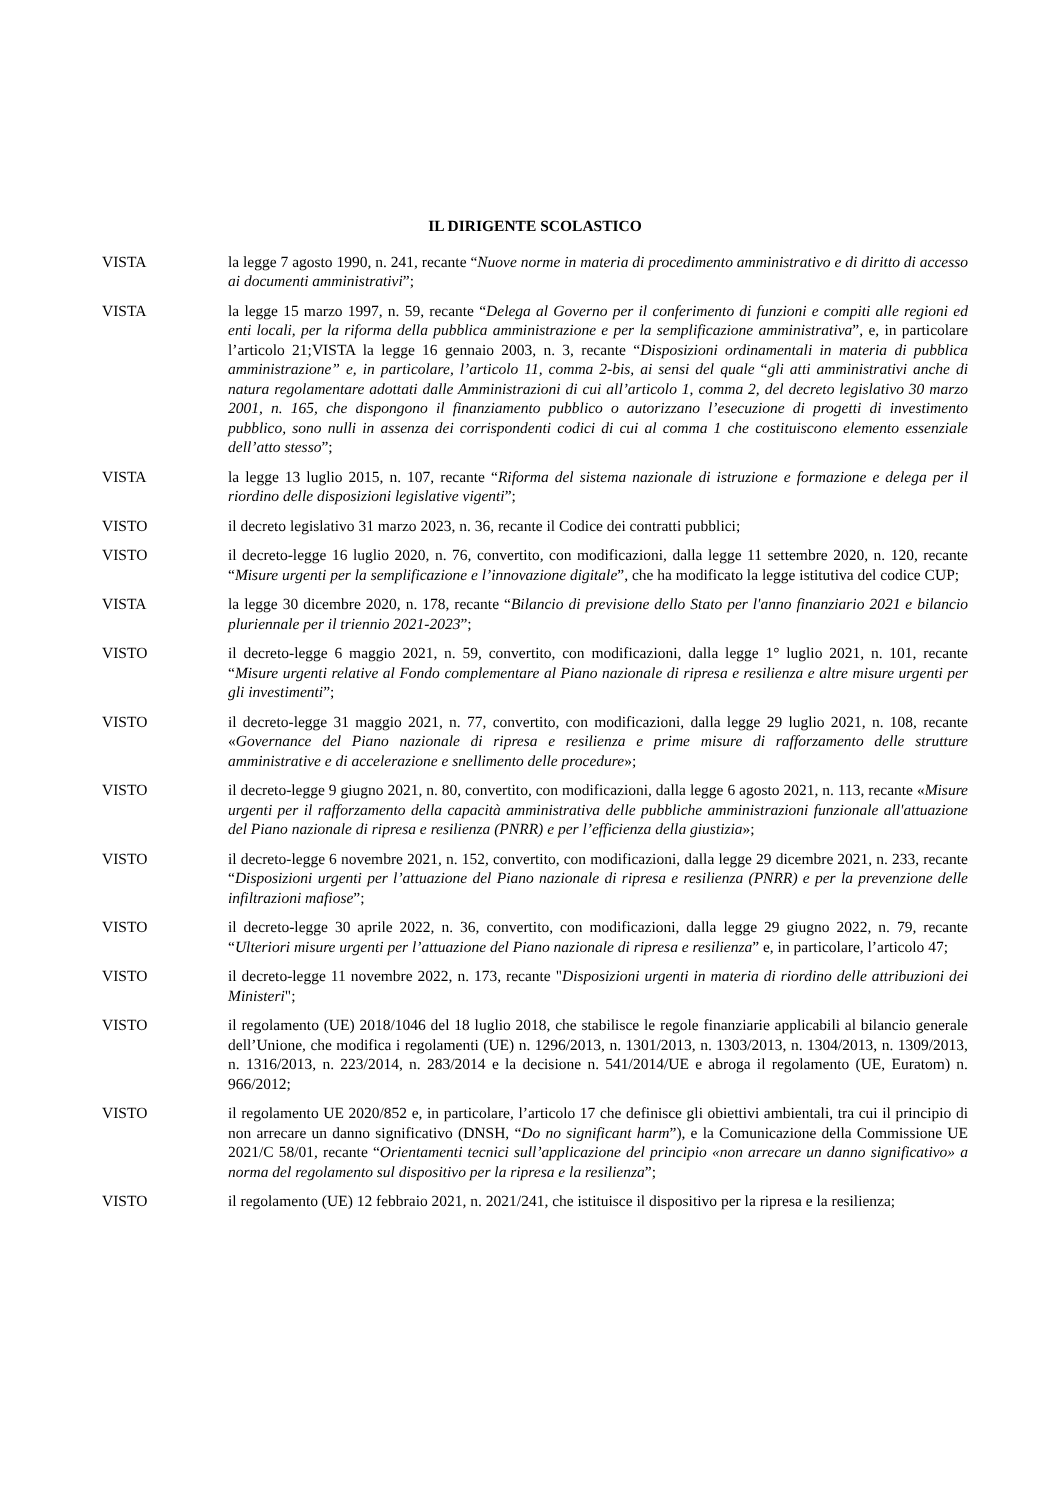IL DIRIGENTE SCOLASTICO
VISTA la legge 7 agosto 1990, n. 241, recante “Nuove norme in materia di procedimento amministrativo e di diritto di accesso ai documenti amministrativi”;
VISTA la legge 15 marzo 1997, n. 59, recante “Delega al Governo per il conferimento di funzioni e compiti alle regioni ed enti locali, per la riforma della pubblica amministrazione e per la semplificazione amministrativa”, e, in particolare l’articolo 21;VISTA la legge 16 gennaio 2003, n. 3, recante “Disposizioni ordinamentali in materia di pubblica amministrazione” e, in particolare, l’articolo 11, comma 2-bis, ai sensi del quale “gli atti amministrativi anche di natura regolamentare adottati dalle Amministrazioni di cui all’articolo 1, comma 2, del decreto legislativo 30 marzo 2001, n. 165, che dispongono il finanziamento pubblico o autorizzano l’esecuzione di progetti di investimento pubblico, sono nulli in assenza dei corrispondenti codici di cui al comma 1 che costituiscono elemento essenziale dell’atto stesso”;
VISTA la legge 13 luglio 2015, n. 107, recante “Riforma del sistema nazionale di istruzione e formazione e delega per il riordino delle disposizioni legislative vigenti”;
VISTO il decreto legislativo 31 marzo 2023, n. 36, recante il Codice dei contratti pubblici;
VISTO il decreto-legge 16 luglio 2020, n. 76, convertito, con modificazioni, dalla legge 11 settembre 2020, n. 120, recante “Misure urgenti per la semplificazione e l’innovazione digitale”, che ha modificato la legge istitutiva del codice CUP;
VISTA la legge 30 dicembre 2020, n. 178, recante “Bilancio di previsione dello Stato per l'anno finanziario 2021 e bilancio pluriennale per il triennio 2021-2023”;
VISTO il decreto-legge 6 maggio 2021, n. 59, convertito, con modificazioni, dalla legge 1° luglio 2021, n. 101, recante “Misure urgenti relative al Fondo complementare al Piano nazionale di ripresa e resilienza e altre misure urgenti per gli investimenti”;
VISTO il decreto-legge 31 maggio 2021, n. 77, convertito, con modificazioni, dalla legge 29 luglio 2021, n. 108, recante «Governance del Piano nazionale di ripresa e resilienza e prime misure di rafforzamento delle strutture amministrative e di accelerazione e snellimento delle procedure»;
VISTO il decreto-legge 9 giugno 2021, n. 80, convertito, con modificazioni, dalla legge 6 agosto 2021, n. 113, recante «Misure urgenti per il rafforzamento della capacità amministrativa delle pubbliche amministrazioni funzionale all'attuazione del Piano nazionale di ripresa e resilienza (PNRR) e per l’efficienza della giustizia»;
VISTO il decreto-legge 6 novembre 2021, n. 152, convertito, con modificazioni, dalla legge 29 dicembre 2021, n. 233, recante “Disposizioni urgenti per l’attuazione del Piano nazionale di ripresa e resilienza (PNRR) e per la prevenzione delle infiltrazioni mafiose”;
VISTO il decreto-legge 30 aprile 2022, n. 36, convertito, con modificazioni, dalla legge 29 giugno 2022, n. 79, recante “Ulteriori misure urgenti per l’attuazione del Piano nazionale di ripresa e resilienza” e, in particolare, l’articolo 47;
VISTO il decreto-legge 11 novembre 2022, n. 173, recante "Disposizioni urgenti in materia di riordino delle attribuzioni dei Ministeri";
VISTO il regolamento (UE) 2018/1046 del 18 luglio 2018, che stabilisce le regole finanziarie applicabili al bilancio generale dell’Unione, che modifica i regolamenti (UE) n. 1296/2013, n. 1301/2013, n. 1303/2013, n. 1304/2013, n. 1309/2013, n. 1316/2013, n. 223/2014, n. 283/2014 e la decisione n. 541/2014/UE e abroga il regolamento (UE, Euratom) n. 966/2012;
VISTO il regolamento UE 2020/852 e, in particolare, l’articolo 17 che definisce gli obiettivi ambientali, tra cui il principio di non arrecare un danno significativo (DNSH, “Do no significant harm”), e la Comunicazione della Commissione UE 2021/C 58/01, recante “Orientamenti tecnici sull’applicazione del principio «non arrecare un danno significativo» a norma del regolamento sul dispositivo per la ripresa e la resilienza”;
VISTO il regolamento (UE) 12 febbraio 2021, n. 2021/241, che istituisce il dispositivo per la ripresa e la resilienza;